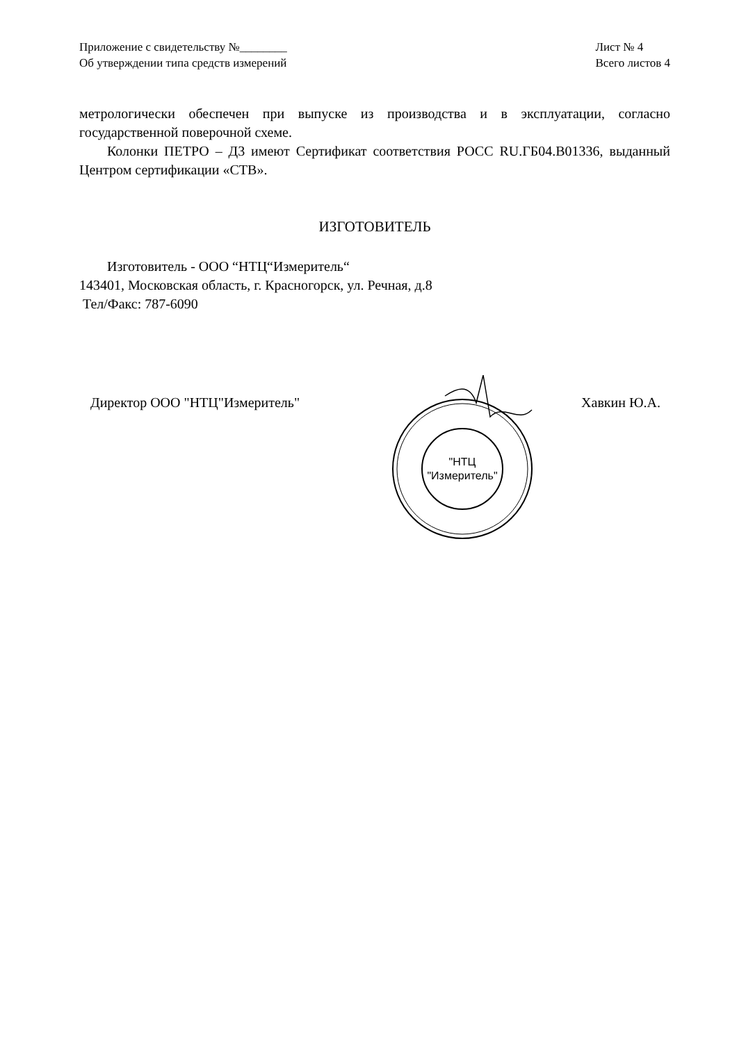Приложение с свидетельству №________
Об утверждении типа средств измерений
Лист № 4
Всего листов 4
метрологически обеспечен при выпуске из производства и в эксплуатации, согласно государственной поверочной схеме.
Колонки ПЕТРО – Д3 имеют Сертификат соответствия РОСС RU.ГБ04.В01336, выданный Центром сертификации «СТВ».
ИЗГОТОВИТЕЛЬ
Изготовитель - ООО “НТЦ“Измеритель“
143401, Московская область, г. Красногорск, ул. Речная, д.8
Тел/Факс: 787-6090
Директор ООО "НТЦ"Измеритель" Хавкин Ю.А.
"НТЦ
"Измеритель"